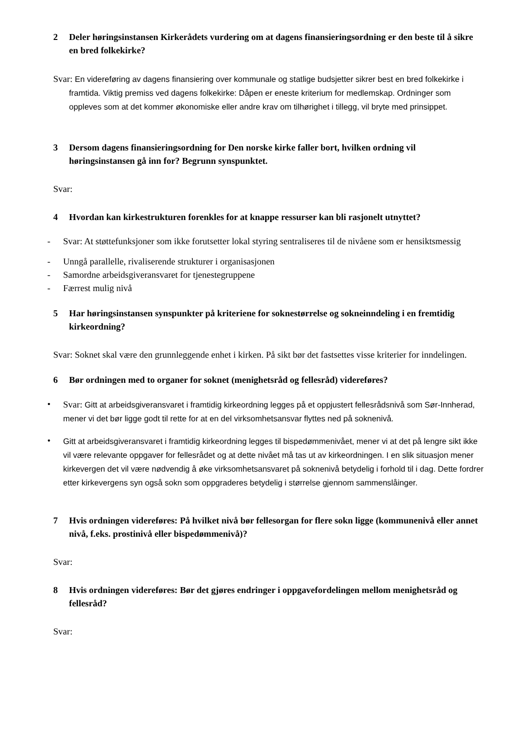2 Deler høringsinstansen Kirkerådets vurdering om at dagens finansieringsordning er den beste til å sikre en bred folkekirke?
Svar: En videreføring av dagens finansiering over kommunale og statlige budsjetter sikrer best en bred folkekirke i framtida. Viktig premiss ved dagens folkekirke: Dåpen er eneste kriterium for medlemskap. Ordninger som oppleves som at det kommer økonomiske eller andre krav om tilhørighet i tillegg, vil bryte med prinsippet.
3 Dersom dagens finansieringsordning for Den norske kirke faller bort, hvilken ordning vil høringsinstansen gå inn for? Begrunn synspunktet.
Svar:
4 Hvordan kan kirkestrukturen forenkles for at knappe ressurser kan bli rasjonelt utnyttet?
- Svar: At støttefunksjoner som ikke forutsetter lokal styring sentraliseres til de nivåene som er hensiktsmessig
- Unngå parallelle, rivaliserende strukturer i organisasjonen
- Samordne arbeidsgiveransvaret for tjenestegruppene
- Færrest mulig nivå
5 Har høringsinstansen synspunkter på kriteriene for soknestørrelse og sokneinndeling i en fremtidig kirkeordning?
Svar: Soknet skal være den grunnleggende enhet i kirken. På sikt bør det fastsettes visse kriterier for inndelingen.
6 Bør ordningen med to organer for soknet (menighetsråd og fellesråd) videreføres?
• Svar: Gitt at arbeidsgiveransvaret i framtidig kirkeordning legges på et oppjustert fellesrådsnivå som Sør-Innherad, mener vi det bør ligge godt til rette for at en del virksomhetsansvar flyttes ned på soknenivå.
• Gitt at arbeidsgiveransvaret i framtidig kirkeordning legges til bispedømmenivået, mener vi at det på lengre sikt ikke vil være relevante oppgaver for fellesrådet og at dette nivået må tas ut av kirkeordningen. I en slik situasjon mener kirkevergen det vil være nødvendig å øke virksomhetsansvaret på soknenivå betydelig i forhold til i dag. Dette fordrer etter kirkevergens syn også sokn som oppgraderes betydelig i størrelse gjennom sammenslåinger.
7 Hvis ordningen videreføres: På hvilket nivå bør fellesorgan for flere sokn ligge (kommunenivå eller annet nivå, f.eks. prostinivå eller bispedømmenivå)?
Svar:
8 Hvis ordningen videreføres: Bør det gjøres endringer i oppgavefordelingen mellom menighetsråd og fellesråd?
Svar: